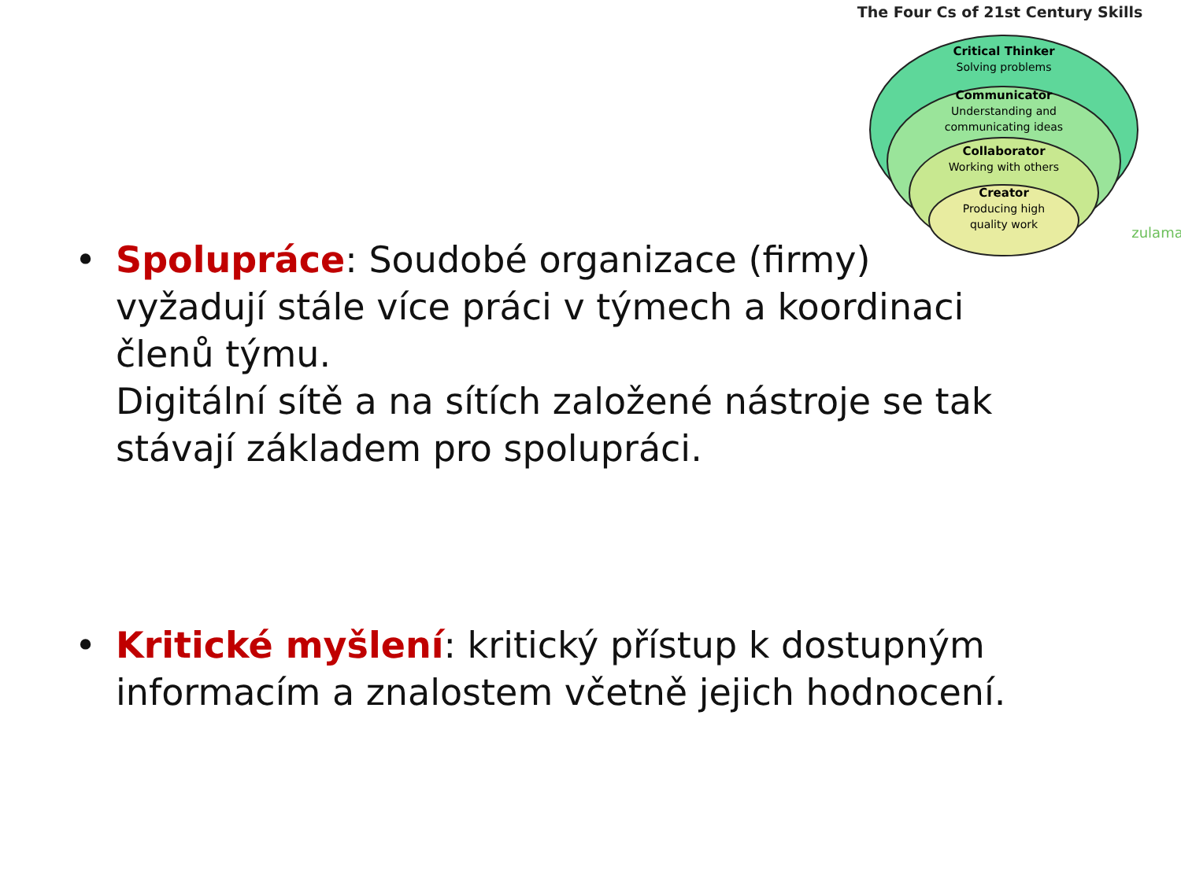The Four Cs of 21st Century Skills
Critical Thinker
Solving problems
Communicator
Understanding and
communicating ideas
Collaborator
Working with others
Creator
Producing high
quality work
zulama
• Spolupráce: Soudobé organizace (firmy) vyžadují stále více práci v týmech a koordinaci členů týmu.
Digitální sítě a na sítích založené nástroje se tak stávají základem pro spolupráci.
• Kritické myšlení: kritický přístup k dostupným informacím a znalostem včetně jejich hodnocení.